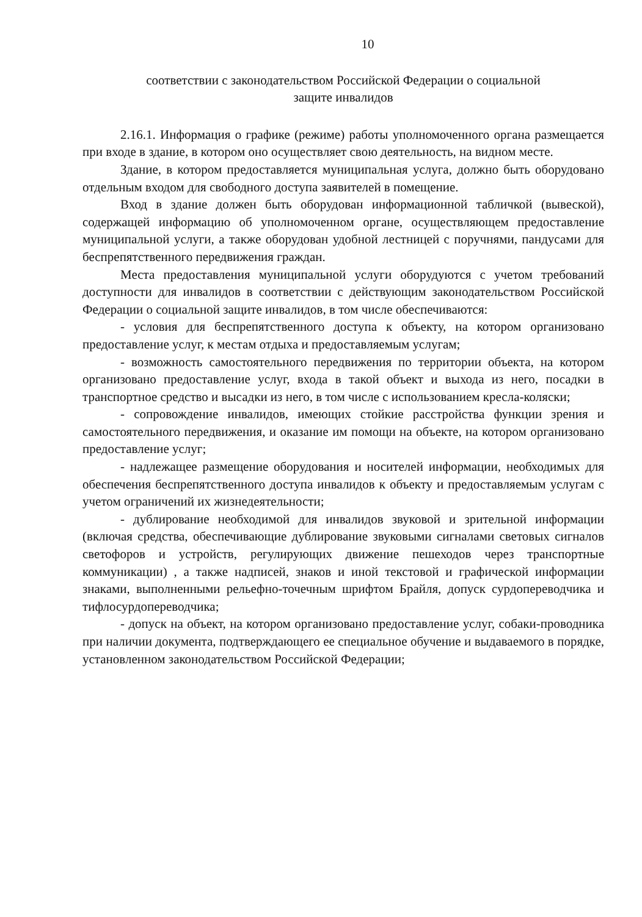10
соответствии с законодательством Российской Федерации о социальной
защите инвалидов
2.16.1. Информация о графике (режиме) работы уполномоченного органа размещается при входе в здание, в котором оно осуществляет свою деятельность, на видном месте.
Здание, в котором предоставляется муниципальная услуга, должно быть оборудовано отдельным входом для свободного доступа заявителей в помещение.
Вход в здание должен быть оборудован информационной табличкой (вывеской), содержащей информацию об уполномоченном органе, осуществляющем предоставление муниципальной услуги, а также оборудован удобной лестницей с поручнями, пандусами для беспрепятственного передвижения граждан.
Места предоставления муниципальной услуги оборудуются с учетом требований доступности для инвалидов в соответствии с действующим законодательством Российской Федерации о социальной защите инвалидов, в том числе обеспечиваются:
- условия для беспрепятственного доступа к объекту, на котором организовано предоставление услуг, к местам отдыха и предоставляемым услугам;
- возможность самостоятельного передвижения по территории объекта, на котором организовано предоставление услуг, входа в такой объект и выхода из него, посадки в транспортное средство и высадки из него, в том числе с использованием кресла-коляски;
- сопровождение инвалидов, имеющих стойкие расстройства функции зрения и самостоятельного передвижения, и оказание им помощи на объекте, на котором организовано предоставление услуг;
- надлежащее размещение оборудования и носителей информации, необходимых для обеспечения беспрепятственного доступа инвалидов к объекту и предоставляемым услугам с учетом ограничений их жизнедеятельности;
- дублирование необходимой для инвалидов звуковой и зрительной информации (включая средства, обеспечивающие дублирование звуковыми сигналами световых сигналов светофоров и устройств, регулирующих движение пешеходов через транспортные коммуникации) , а также надписей, знаков и иной текстовой и графической информации знаками, выполненными рельефно-точечным шрифтом Брайля, допуск сурдопереводчика и тифлосурдопереводчика;
- допуск на объект, на котором организовано предоставление услуг, собаки-проводника при наличии документа, подтверждающего ее специальное обучение и выдаваемого в порядке, установленном законодательством Российской Федерации;